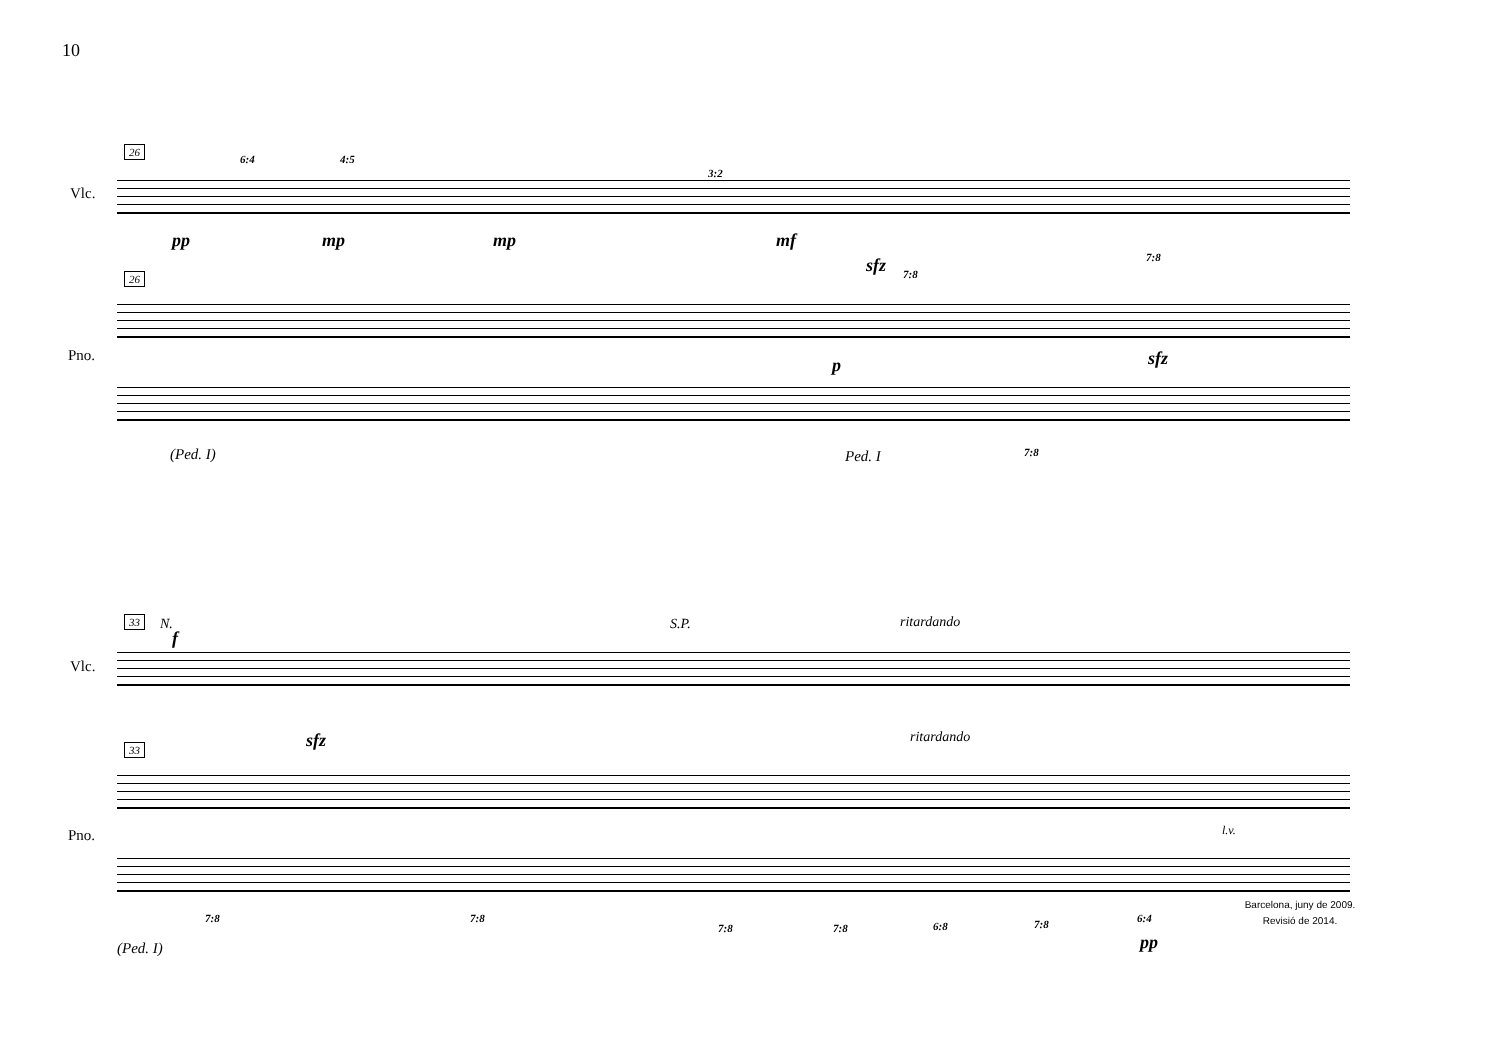10
26
Vlc.
pp mp mp mf
6:4 4:5
3:2
26
Pno.
sfz
p sfz
7:8
7:8
7:8
(Ped. I) Ped. I
33 N. S.P. ritardando
f
Vlc.
33 sfz ritardando
Pno. l.v.
7:8 7:8
7:8 7:8 6:8 7:8 6:4
pp
(Ped. I)
Barcelona, juny de 2009.
Revisió de 2014.